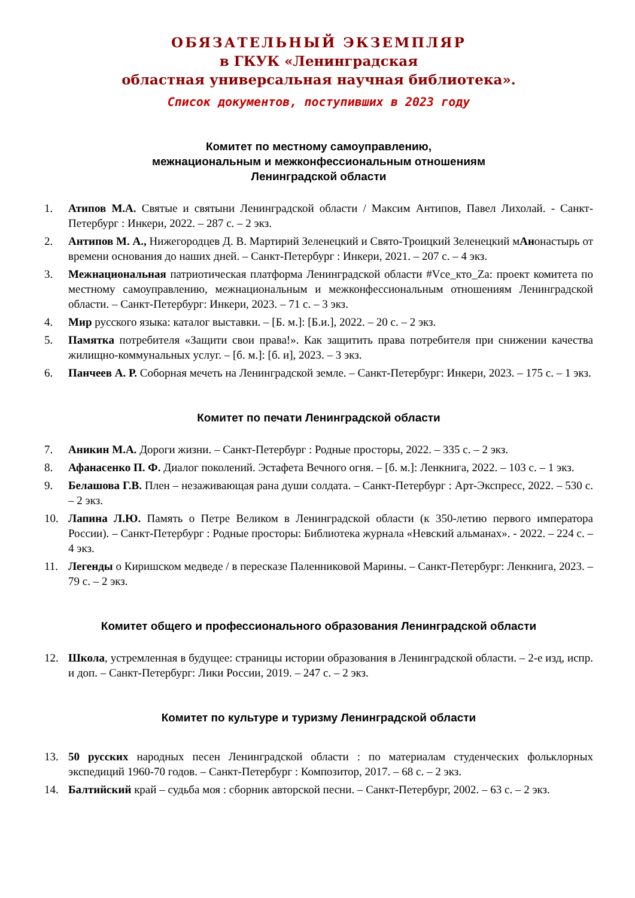ОБЯЗАТЕЛЬНЫЙ ЭКЗЕМПЛЯР
в ГКУК «Ленинградская
областная универсальная научная библиотека».
Список документов, поступивших в 2023 году
Комитет по местному самоуправлению,
межнациональным и межконфессиональным отношениям
Ленинградской области
1. Атипов М.А. Святые и святыни Ленинградской области / Максим Антипов, Павел Лихолай. - Санкт-Петербург : Инкери, 2022. – 287 с. – 2 экз.
2. Антипов М. А., Нижегородцев Д. В. Мартирий Зеленецкий и Свято-Троицкий Зеленецкий мАнонастырь от времени основания до наших дней. – Санкт-Петербург : Инкери, 2021. – 207 с. – 4 экз.
3. Межнациональная патриотическая платформа Ленинградской области #Vce_кто_Za: проект комитета по местному самоуправлению, межнациональным и межконфессиональным отношениям Ленинградской области. – Санкт-Петербург: Инкери, 2023. – 71 с. – 3 экз.
4. Мир русского языка: каталог выставки. – [Б. м.]: [Б.и.], 2022. – 20 с. – 2 экз.
5. Памятка потребителя «Защити свои права!». Как защитить права потребителя при снижении качества жилищно-коммунальных услуг. – [б. м.]: [б. и], 2023. – 3 экз.
6. Панчеев А. Р. Соборная мечеть на Ленинградской земле. – Санкт-Петербург: Инкери, 2023. – 175 с. – 1 экз.
Комитет по печати Ленинградской области
7. Аникин М.А. Дороги жизни. – Санкт-Петербург : Родные просторы, 2022. – 335 с. – 2 экз.
8. Афанасенко П. Ф. Диалог поколений. Эстафета Вечного огня. – [б. м.]: Ленкнига, 2022. – 103 с. – 1 экз.
9. Белашова Г.В. Плен – незаживающая рана души солдата. – Санкт-Петербург : Арт-Экспресс, 2022. – 530 с. – 2 экз.
10. Лапина Л.Ю. Память о Петре Великом в Ленинградской области (к 350-летию первого императора России). – Санкт-Петербург : Родные просторы: Библиотека журнала «Невский альманах». - 2022. – 224 с. – 4 экз.
11. Легенды о Киришском медведе / в пересказе Паленниковой Марины. – Санкт-Петербург: Ленкнига, 2023. – 79 с. – 2 экз.
Комитет общего и профессионального образования Ленинградской области
12. Школа, устремленная в будущее: страницы истории образования в Ленинградской области. – 2-е изд, испр. и доп. – Санкт-Петербург: Лики России, 2019. – 247 с. – 2 экз.
Комитет по культуре и туризму Ленинградской области
13. 50 русских народных песен Ленинградской области : по материалам студенческих фольклорных экспедиций 1960-70 годов. – Санкт-Петербург : Композитор, 2017. – 68 с. – 2 экз.
14. Балтийский край – судьба моя : сборник авторской песни. – Санкт-Петербург, 2002. – 63 с. – 2 экз.